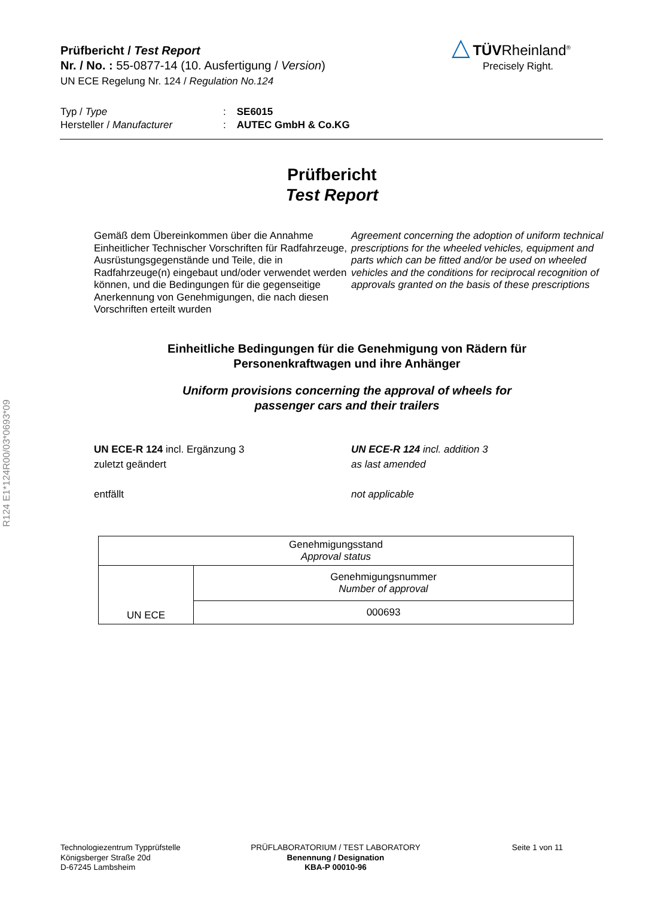R124 E1*124R00/03*0693*09
Prüfbericht / Test Report
Nr. / No. : 55-0877-14 (10. Ausfertigung / Version)
UN ECE Regelung Nr. 124 / Regulation No.124
△ TÜVRheinland<sup>®</sup>
Precisely Right.
| Typ / Type | : | SE6015 |
| Hersteller / Manufacturer | : | AUTEC GmbH & Co.KG |
Prüfbericht
Test Report
Gemäß dem Übereinkommen über die Annahme Einheitlicher Technischer Vorschriften für Radfahrzeuge, Ausrüstungsgegenstände und Teile, die in Radfahrzeuge(n) eingebaut und/oder verwendet werden können, und die Bedingungen für die gegenseitige Anerkennung von Genehmigungen, die nach diesen Vorschriften erteilt wurden
Agreement concerning the adoption of uniform technical prescriptions for the wheeled vehicles, equipment and parts which can be fitted and/or be used on wheeled vehicles and the conditions for reciprocal recognition of approvals granted on the basis of these prescriptions
Einheitliche Bedingungen für die Genehmigung von Rädern für
Personenkraftwagen und ihre Anhänger
Uniform provisions concerning the approval of wheels for
passenger cars and their trailers
UN ECE-R 124 incl. Ergänzung 3
zuletzt geändert
entfällt
UN ECE-R 124 incl. addition 3
as last amended
not applicable
| Genehmigungsstand Approval status | |
| UN ECE | Genehmigungsnummer Number of approval |
| | 000693 |
Technologiezentrum Typprüfstelle
Königsberger Straße 20d
D-67245 Lambsheim
PRÜFLABORATORIUM / TEST LABORATORY
Benennung / Designation
KBA-P 00010-96
Seite 1 von 11